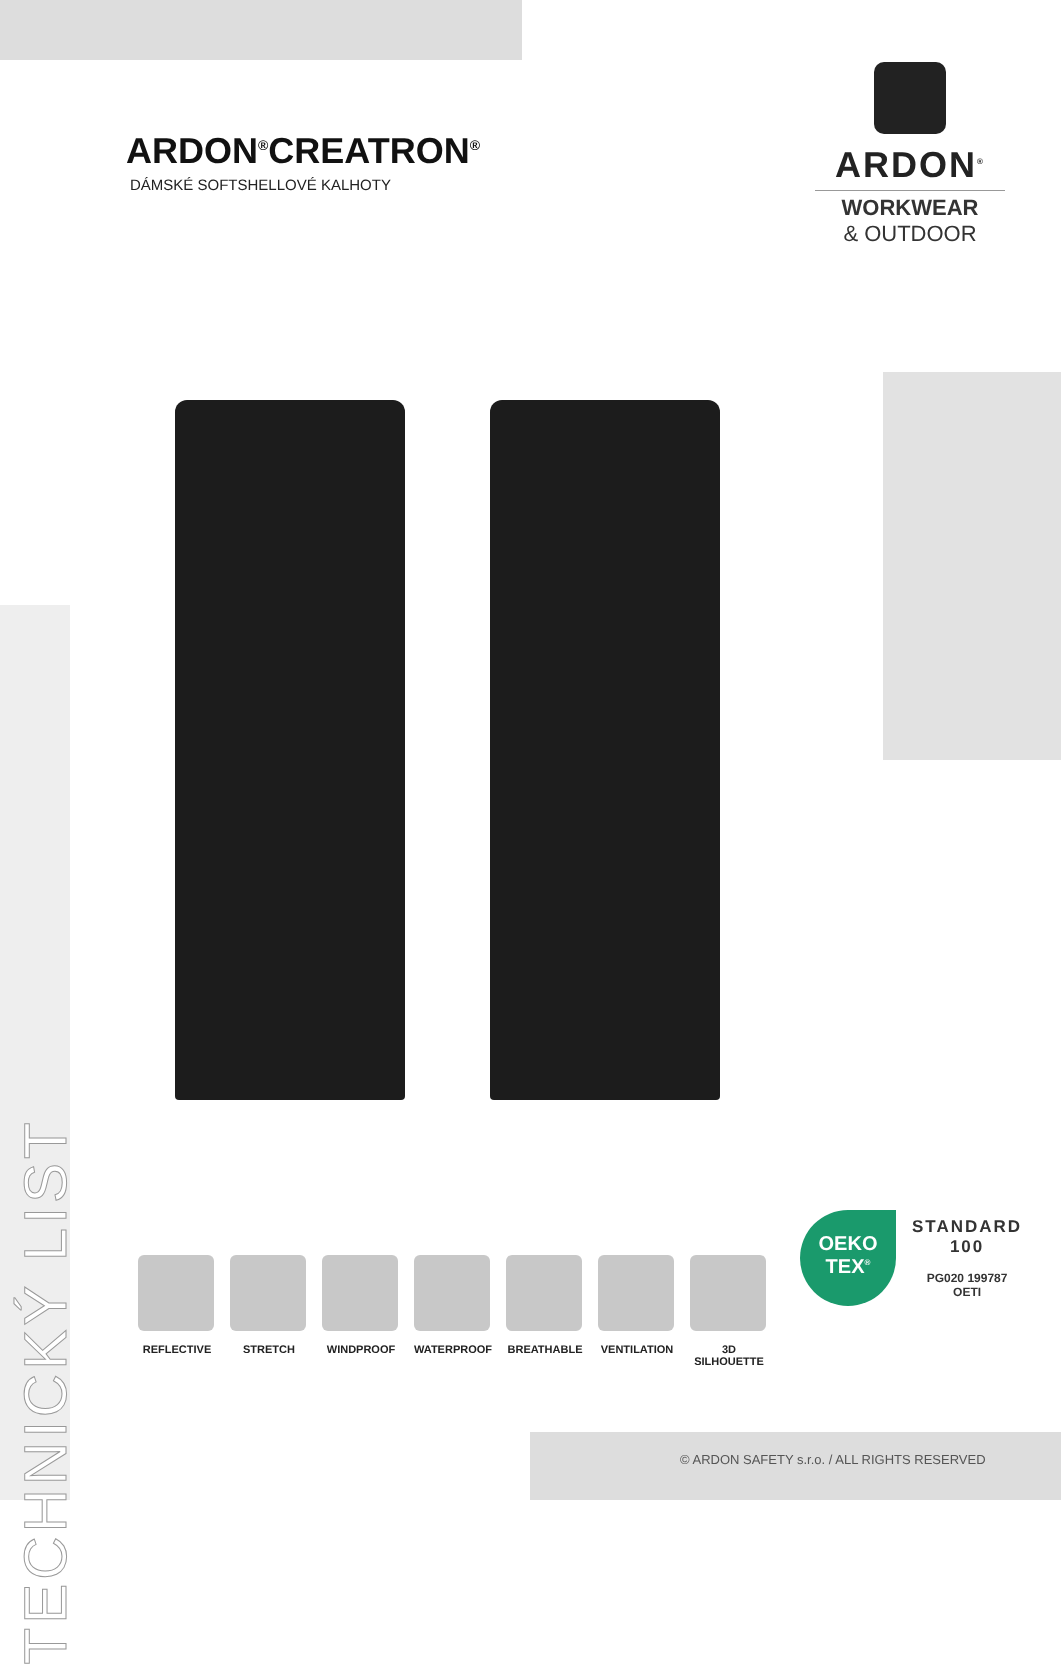ARDON<sup>®</sup>CREATRON<sup>®</sup>
DÁMSKÉ SOFTSHELLOVÉ KALHOTY
ARDON<sup>®</sup>
WORKWEAR
& OUTDOOR
TECHNICKÝ LIST
REFLECTIVE STRETCH WINDPROOF WATERPROOF BREATHABLE VENTILATION 3D SILHOUETTE
OEKO
TEX<sup>®</sup>
STANDARD
100
PG020 199787
OETI
© ARDON SAFETY s.r.o. / ALL RIGHTS RESERVED